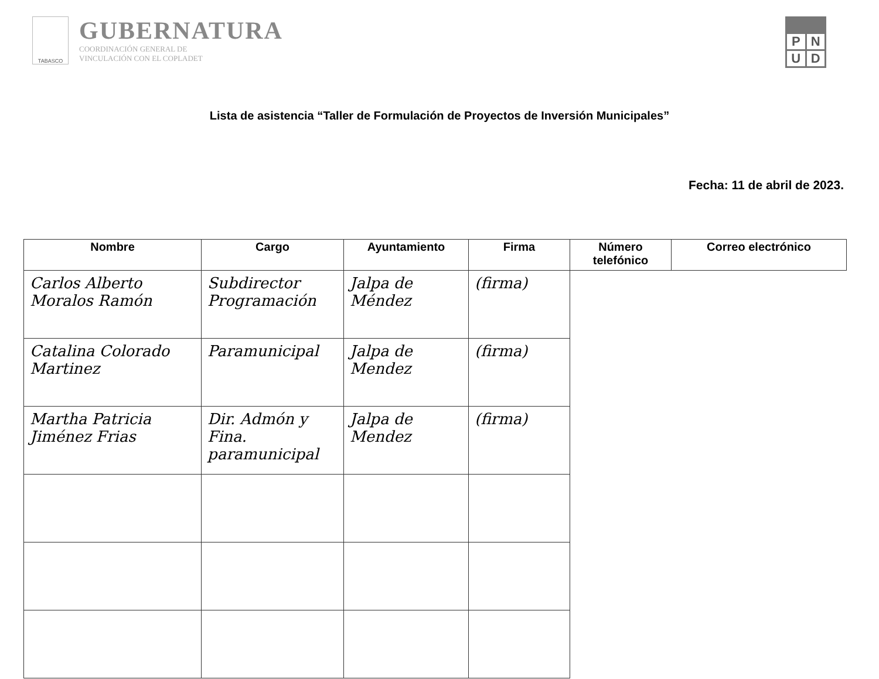TABASCO
GUBERNATURA
COORDINACIÓN GENERAL DE
VINCULACIÓN CON EL COPLADET
PNUD
Lista de asistencia “Taller de Formulación de Proyectos de Inversión Municipales”
Fecha: 11 de abril de 2023.
| Nombre | Cargo | Ayuntamiento | Firma | Número telefónico | Correo electrónico |
| --- | --- | --- | --- | --- | --- |
| Carlos Alberto Moralos Ramón | Subdirector Programación | Jalpa de Méndez | (firma) | | |
| Catalina Colorado Martinez | Paramunicipal | Jalpa de Mendez | (firma) | | |
| Martha Patricia Jiménez Frias | Dir. Admón y Fina. paramunicipal | Jalpa de Mendez | (firma) | | |